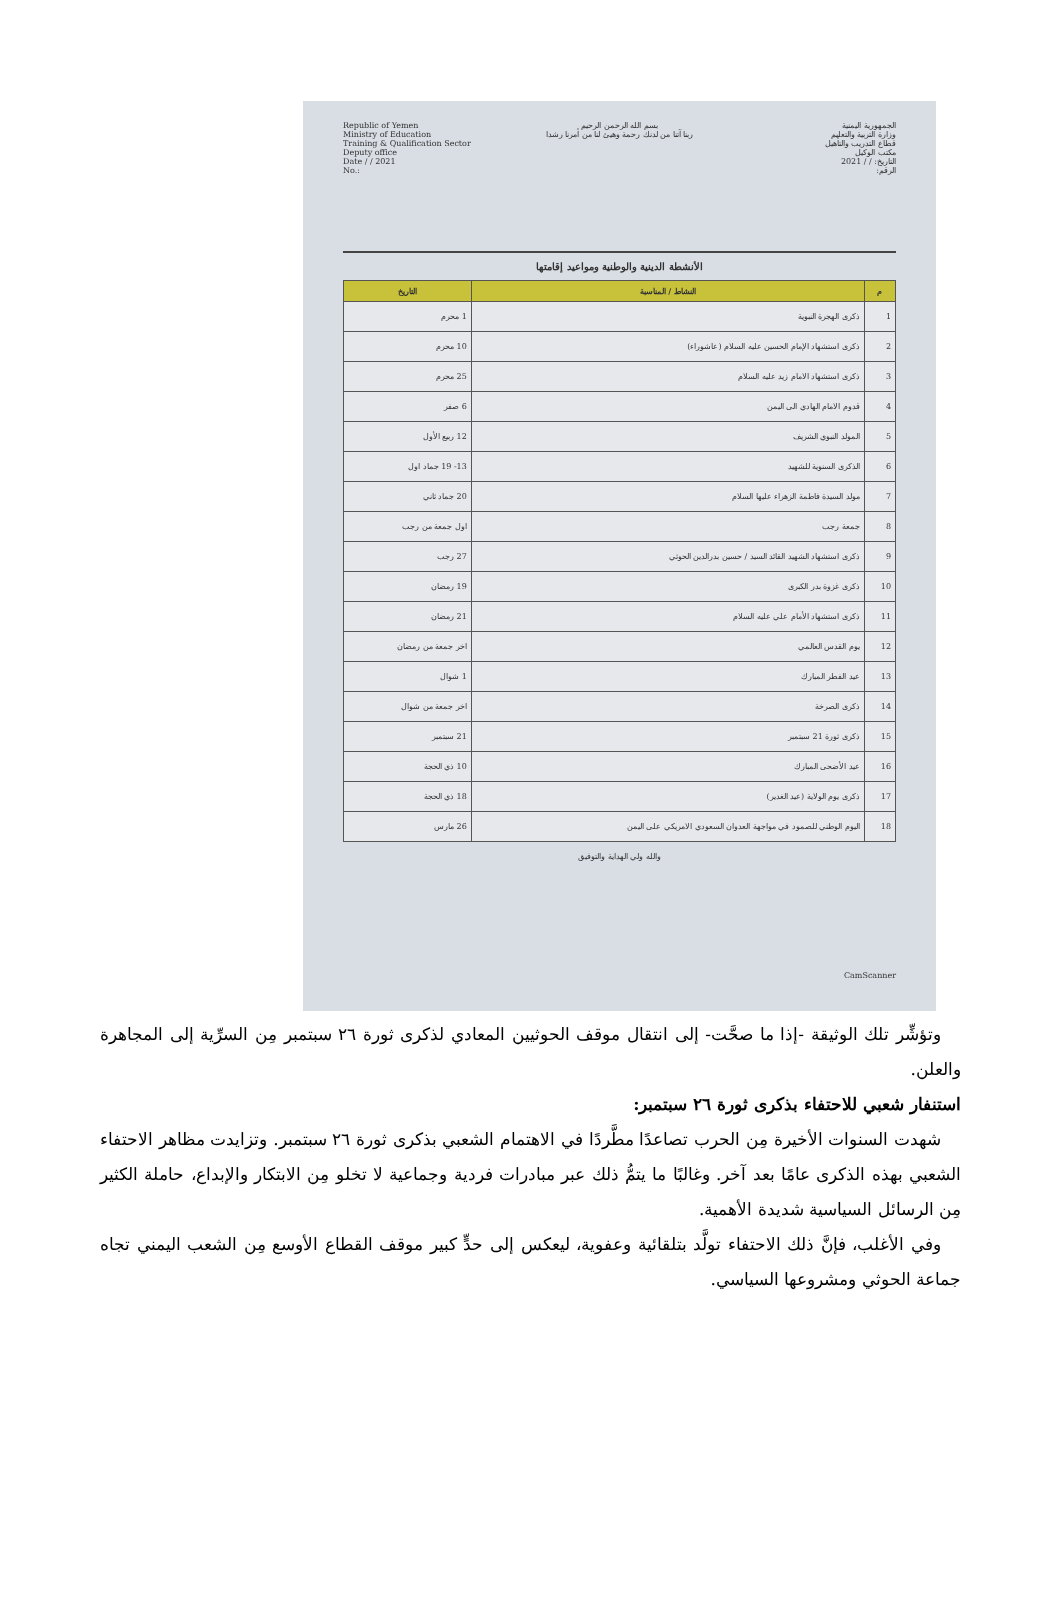الجمهورية اليمنية
وزارة التربية والتعليم
قطاع التدريب والتأهيل
مكتب الوكيل
التاريخ: / / 2021
الرقم:
بسم الله الرحمن الرحيم
ربنا آتنا من لدنك رحمة وهيئ لنا من أمرنا رشدا
Republic of Yemen
Ministry of Education
Training & Qualification Sector
Deputy office
Date / / 2021
No.:
الأنشطة الدينية والوطنية ومواعيد إقامتها
| م | النشاط / المناسبة | التاريخ |
| --- | --- | --- |
| 1 | ذكرى الهجرة النبوية | 1 محرم |
| 2 | ذكرى استشهاد الإمام الحسين عليه السلام (عاشوراء) | 10 محرم |
| 3 | ذكرى استشهاد الامام زيد عليه السلام | 25 محرم |
| 4 | قدوم الامام الهادي الى اليمن | 6 صفر |
| 5 | المولد النبوي الشريف | 12 ربيع الأول |
| 6 | الذكرى السنوية للشهيد | 13- 19 جماد اول |
| 7 | مولد السيدة فاطمة الزهراء عليها السلام | 20 جماد ثاني |
| 8 | جمعة رجب | اول جمعة من رجب |
| 9 | ذكرى استشهاد الشهيد القائد السيد / حسين بدرالدين الحوثي | 27 رجب |
| 10 | ذكرى غزوة بدر الكبرى | 19 رمضان |
| 11 | ذكرى استشهاد الأمام علي عليه السلام | 21 رمضان |
| 12 | يوم القدس العالمي | اخر جمعة من رمضان |
| 13 | عيد الفطر المبارك | 1 شوال |
| 14 | ذكرى الصرخة | اخر جمعة من شوال |
| 15 | ذكرى ثورة 21 سبتمبر | 21 سبتمبر |
| 16 | عيد الأضحى المبارك | 10 ذي الحجة |
| 17 | ذكرى يوم الولاية (عيد الغدير) | 18 ذي الحجة |
| 18 | اليوم الوطني للصمود في مواجهة العدوان السعودي الامريكي على اليمن | 26 مارس |
والله ولي الهداية والتوفيق
CamScanner
وتؤشِّر تلك الوثيقة -إذا ما صحَّت- إلى انتقال موقف الحوثيين المعادي لذكرى ثورة ٢٦ سبتمبر مِن السرِّية إلى المجاهرة والعلن.
استنفار شعبي للاحتفاء بذكرى ثورة ٢٦ سبتمبر:
شهدت السنوات الأخيرة مِن الحرب تصاعدًا مطَّردًا في الاهتمام الشعبي بذكرى ثورة ٢٦ سبتمبر. وتزايدت مظاهر الاحتفاء الشعبي بهذه الذكرى عامًا بعد آخر. وغالبًا ما يتمُّ ذلك عبر مبادرات فردية وجماعية لا تخلو مِن الابتكار والإبداع، حاملة الكثير مِن الرسائل السياسية شديدة الأهمية.
وفي الأغلب، فإنَّ ذلك الاحتفاء تولَّد بتلقائية وعفوية، ليعكس إلى حدٍّ كبير موقف القطاع الأوسع مِن الشعب اليمني تجاه جماعة الحوثي ومشروعها السياسي.